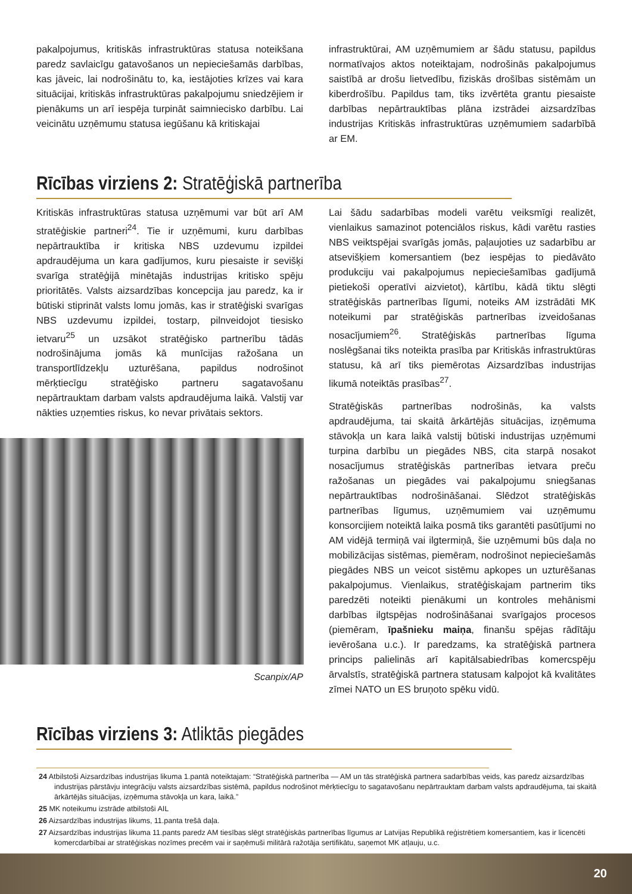pakalpojumus, kritiskās infrastruktūras statusa noteikšana paredz savlaicīgu gatavošanos un nepieciešamās darbības, kas jāveic, lai nodrošinātu to, ka, iestājoties krīzes vai kara situācijai, kritiskās infrastruktūras pakalpojumu sniedzējiem ir pienākums un arī iespēja turpināt saimniecisko darbību. Lai veicinātu uzņēmumu statusa iegūšanu kā kritiskajai
infrastruktūrai, AM uzņēmumiem ar šādu statusu, papildus normatīvajos aktos noteiktajam, nodrošinās pakalpojumus saistībā ar drošu lietvedību, fiziskās drošības sistēmām un kiberdrošību. Papildus tam, tiks izvērtēta grantu piesaiste darbības nepārtrauktības plāna izstrādei aizsardzības industrijas Kritiskās infrastruktūras uzņēmumiem sadarbībā ar EM.
Rīcības virziens 2: Stratēģiskā partnerība
Kritiskās infrastruktūras statusa uzņēmumi var būt arī AM stratēģiskie partneri<sup>24</sup>. Tie ir uzņēmumi, kuru darbības nepārtrauktība ir kritiska NBS uzdevumu izpildei apdraudējuma un kara gadījumos, kuru piesaiste ir sevišķi svarīga stratēģijā minētajās industrijas kritisko spēju prioritātēs. Valsts aizsardzības koncepcija jau paredz, ka ir būtiski stiprināt valsts lomu jomās, kas ir stratēģiski svarīgas NBS uzdevumu izpildei, tostarp, pilnveidojot tiesisko ietvaru<sup>25</sup> un uzsākot stratēģisko partnerību tādās nodrošinājuma jomās kā munīcijas ražošana un transportlīdzekļu uzturēšana, papildus nodrošinot mērķtiecīgu stratēģisko partneru sagatavošanu nepārtrauktam darbam valsts apdraudējuma laikā. Valstij var nākties uzņemties riskus, ko nevar privātais sektors.
Scanpix/AP
Lai šādu sadarbības modeli varētu veiksmīgi realizēt, vienlaikus samazinot potenciālos riskus, kādi varētu rasties NBS veiktspējai svarīgās jomās, paļaujoties uz sadarbību ar atsevišķiem komersantiem (bez iespējas to piedāvāto produkciju vai pakalpojumus nepieciešamības gadījumā pietiekoši operatīvi aizvietot), kārtību, kādā tiktu slēgti stratēģiskās partnerības līgumi, noteiks AM izstrādāti MK noteikumi par stratēģiskās partnerības izveidošanas nosacījumiem<sup>26</sup>. Stratēģiskās partnerības līguma noslēgšanai tiks noteikta prasība par Kritiskās infrastruktūras statusu, kā arī tiks piemērotas Aizsardzības industrijas likumā noteiktās prasības<sup>27</sup>.
Stratēģiskās partnerības nodrošinās, ka valsts apdraudējuma, tai skaitā ārkārtējās situācijas, izņēmuma stāvokļa un kara laikā valstij būtiski industrijas uzņēmumi turpina darbību un piegādes NBS, cita starpā nosakot nosacījumus stratēģiskās partnerības ietvara preču ražošanas un piegādes vai pakalpojumu sniegšanas nepārtrauktības nodrošināšanai. Slēdzot stratēģiskās partnerības līgumus, uzņēmumiem vai uzņēmumu konsorcijiem noteiktā laika posmā tiks garantēti pasūtījumi no AM vidējā termiņā vai ilgtermiņā, šie uzņēmumi būs daļa no mobilizācijas sistēmas, piemēram, nodrošinot nepieciešamās piegādes NBS un veicot sistēmu apkopes un uzturēšanas pakalpojumus. Vienlaikus, stratēģiskajam partnerim tiks paredzēti noteikti pienākumi un kontroles mehānismi darbības ilgtspējas nodrošināšanai svarīgajos procesos (piemēram, īpašnieku maiņa, finanšu spējas rādītāju ievērošana u.c.). Ir paredzams, ka stratēģiskā partnera princips palielinās arī kapitālsabiedrības komercspēju ārvalstīs, stratēģiskā partnera statusam kalpojot kā kvalitātes zīmei NATO un ES bruņoto spēku vidū.
Rīcības virziens 3: Atliktās piegādes
24 Atbilstoši Aizsardzības industrijas likuma 1.pantā noteiktajam: “Stratēģiskā partnerība — AM un tās stratēģiskā partnera sadarbības veids, kas paredz aizsardzības industrijas pārstāvju integrāciju valsts aizsardzības sistēmā, papildus nodrošinot mērķtiecīgu to sagatavošanu nepārtrauktam darbam valsts apdraudējuma, tai skaitā ārkārtējās situācijas, izņēmuma stāvokļa un kara, laikā.”
25 MK noteikumu izstrāde atbilstoši AIL
26 Aizsardzības industrijas likums, 11.panta trešā daļa.
27 Aizsardzības industrijas likuma 11.pants paredz AM tiesības slēgt stratēģiskās partnerības līgumus ar Latvijas Republikā reģistrētiem komersantiem, kas ir licencēti komercdarbībai ar stratēģiskas nozīmes precēm vai ir saņēmuši militārā ražotāja sertifikātu, saņemot MK atļauju, u.c.
20